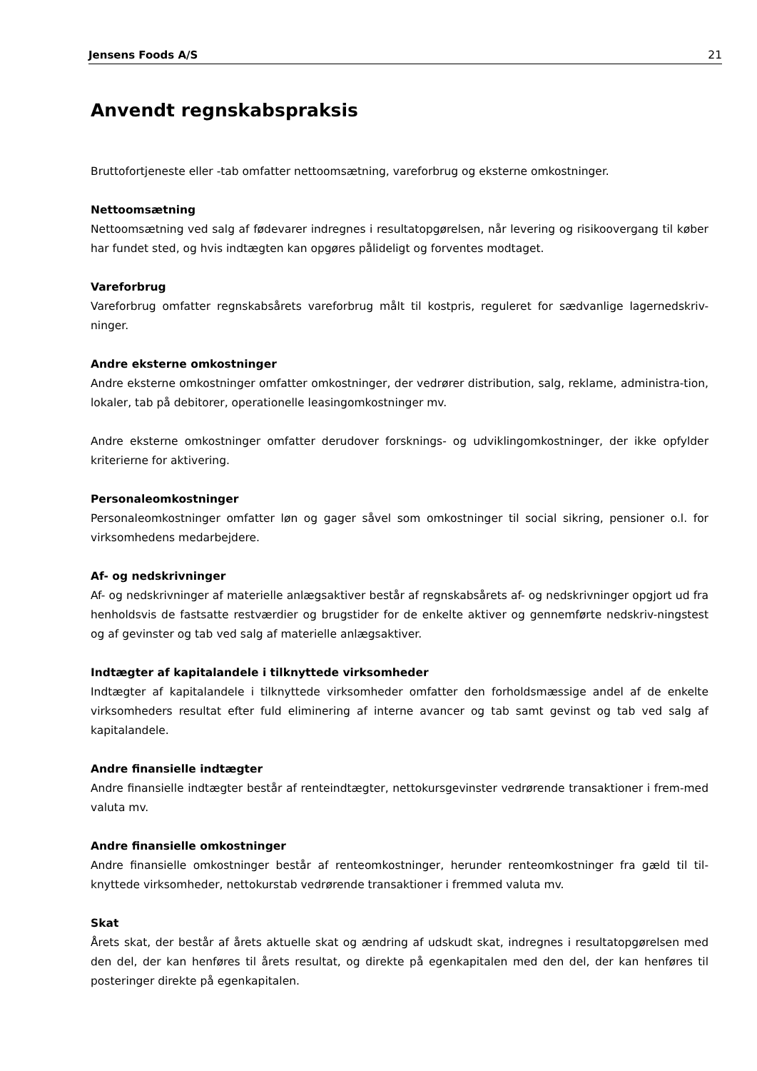Jensens Foods A/S 21
Anvendt regnskabspraksis
Bruttofortjeneste eller -tab omfatter nettoomsætning, vareforbrug og eksterne omkostninger.
Nettoomsætning
Nettoomsætning ved salg af fødevarer indregnes i resultatopgørelsen, når levering og risikoovergang til køber har fundet sted, og hvis indtægten kan opgøres pålideligt og forventes modtaget.
Vareforbrug
Vareforbrug omfatter regnskabsårets vareforbrug målt til kostpris, reguleret for sædvanlige lagernedskriv-ninger.
Andre eksterne omkostninger
Andre eksterne omkostninger omfatter omkostninger, der vedrører distribution, salg, reklame, administra-tion, lokaler, tab på debitorer, operationelle leasingomkostninger mv.
Andre eksterne omkostninger omfatter derudover forsknings- og udviklingomkostninger, der ikke opfylder kriterierne for aktivering.
Personaleomkostninger
Personaleomkostninger omfatter løn og gager såvel som omkostninger til social sikring, pensioner o.l. for virksomhedens medarbejdere.
Af- og nedskrivninger
Af- og nedskrivninger af materielle anlægsaktiver består af regnskabsårets af- og nedskrivninger opgjort ud fra henholdsvis de fastsatte restværdier og brugstider for de enkelte aktiver og gennemførte nedskriv-ningstest og af gevinster og tab ved salg af materielle anlægsaktiver.
Indtægter af kapitalandele i tilknyttede virksomheder
Indtægter af kapitalandele i tilknyttede virksomheder omfatter den forholdsmæssige andel af de enkelte virksomheders resultat efter fuld eliminering af interne avancer og tab samt gevinst og tab ved salg af kapitalandele.
Andre finansielle indtægter
Andre finansielle indtægter består af renteindtægter, nettokursgevinster vedrørende transaktioner i frem-med valuta mv.
Andre finansielle omkostninger
Andre finansielle omkostninger består af renteomkostninger, herunder renteomkostninger fra gæld til til-knyttede virksomheder, nettokurstab vedrørende transaktioner i fremmed valuta mv.
Skat
Årets skat, der består af årets aktuelle skat og ændring af udskudt skat, indregnes i resultatopgørelsen med den del, der kan henføres til årets resultat, og direkte på egenkapitalen med den del, der kan henføres til posteringer direkte på egenkapitalen.